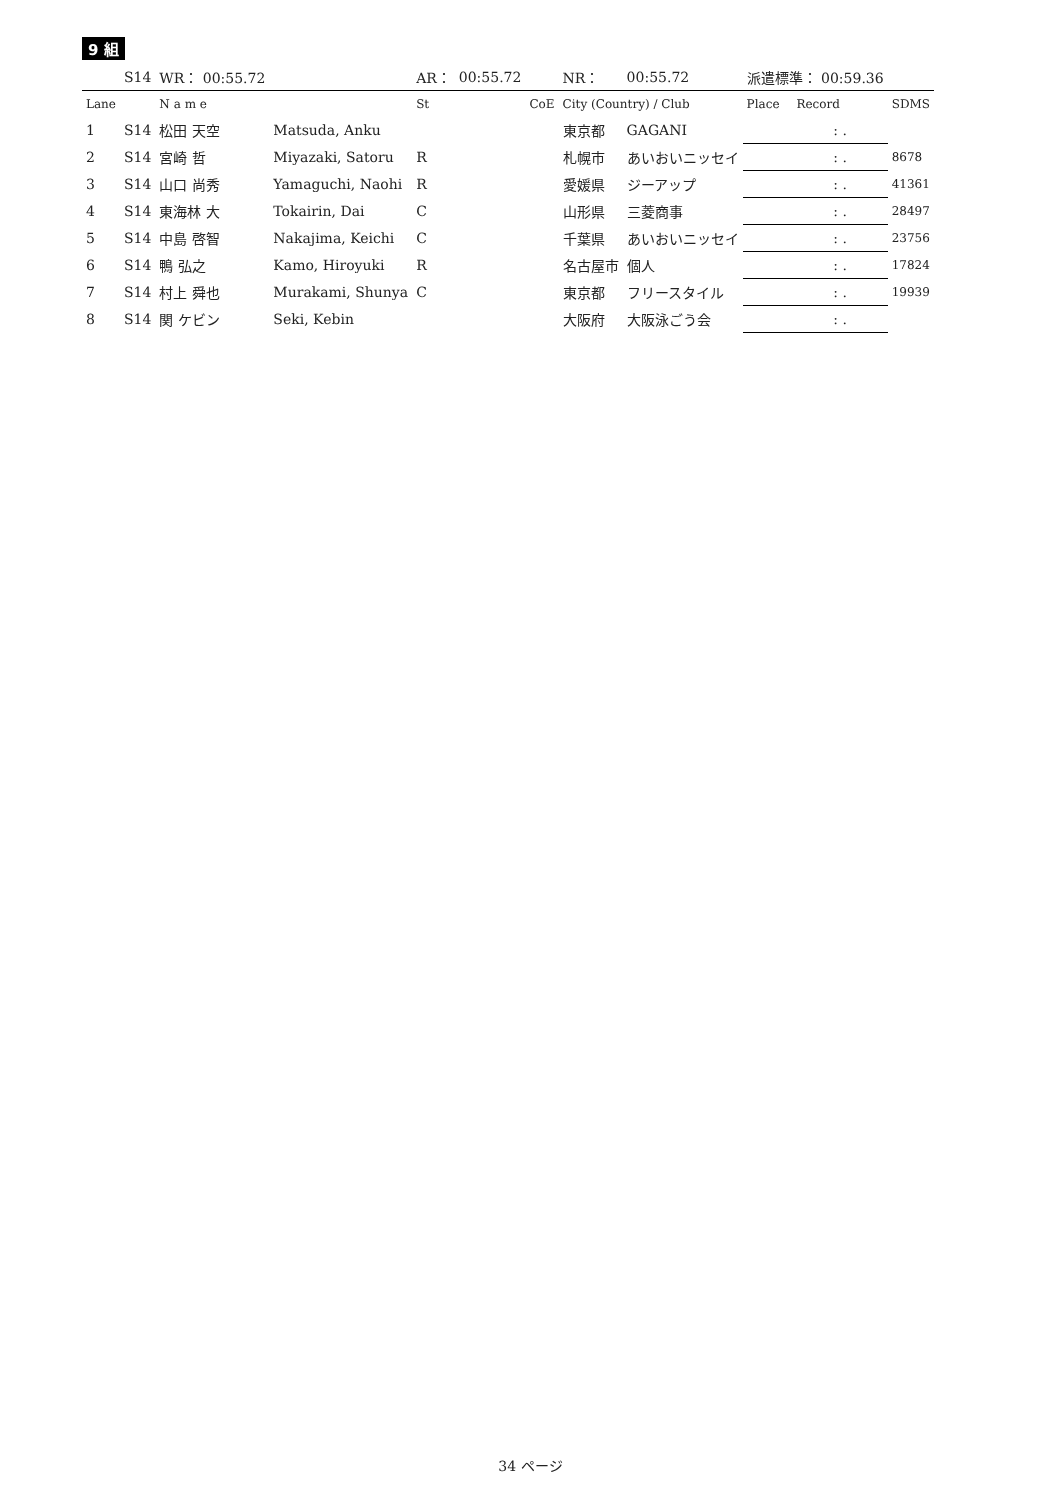9 組
| | S14 | WR： 00:55.72 | | AR： | 00:55.72 | | NR： | 00:55.72 | 派遣標準： 00:59.36 | | |
| Lane | | N a m e | | St | | CoE | City (Country) / Club | | Place | Record | SDMS |
| 1 | S14 | 松田 天空 | Matsuda, Anku | | | | 東京都 | GAGANI | | : . | |
| 2 | S14 | 宮崎 哲 | Miyazaki, Satoru | R | | | 札幌市 | あいおいニッセイ | | : . | 8678 |
| 3 | S14 | 山口 尚秀 | Yamaguchi, Naohi | R | | | 愛媛県 | ジーアップ | | : . | 41361 |
| 4 | S14 | 東海林 大 | Tokairin, Dai | C | | | 山形県 | 三菱商事 | | : . | 28497 |
| 5 | S14 | 中島 啓智 | Nakajima, Keichi | C | | | 千葉県 | あいおいニッセイ | | : . | 23756 |
| 6 | S14 | 鴨 弘之 | Kamo, Hiroyuki | R | | | 名古屋市 | 個人 | | : . | 17824 |
| 7 | S14 | 村上 舜也 | Murakami, Shunya | C | | | 東京都 | フリースタイル | | : . | 19939 |
| 8 | S14 | 関 ケビン | Seki, Kebin | | | | 大阪府 | 大阪泳ごう会 | | : . | |
34 ページ